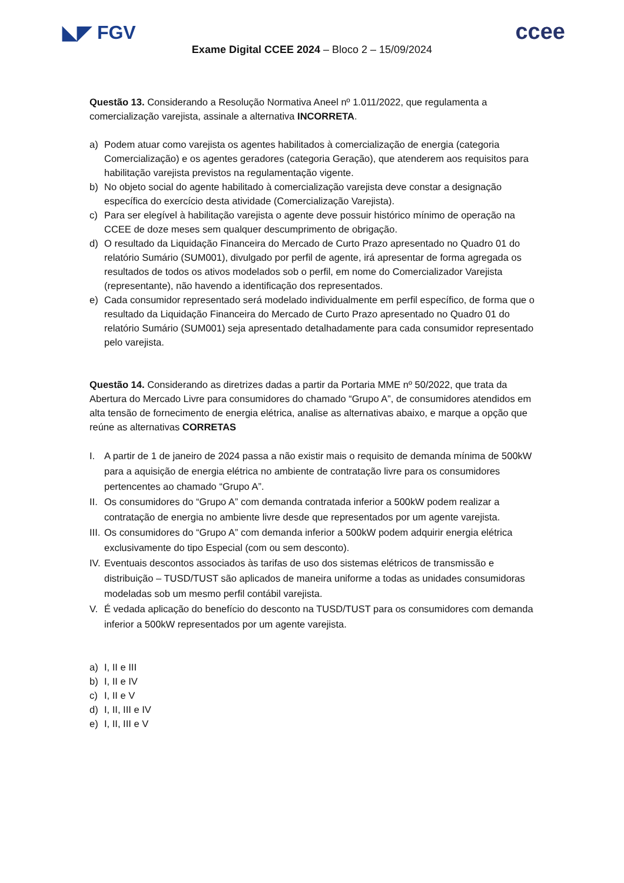◣◤ FGV
ccee
Exame Digital CCEE 2024 – Bloco 2 – 15/09/2024
Questão 13. Considerando a Resolução Normativa Aneel nº 1.011/2022, que regulamenta a comercialização varejista, assinale a alternativa INCORRETA.
a) Podem atuar como varejista os agentes habilitados à comercialização de energia (categoria Comercialização) e os agentes geradores (categoria Geração), que atenderem aos requisitos para habilitação varejista previstos na regulamentação vigente.
b) No objeto social do agente habilitado à comercialização varejista deve constar a designação específica do exercício desta atividade (Comercialização Varejista).
c) Para ser elegível à habilitação varejista o agente deve possuir histórico mínimo de operação na CCEE de doze meses sem qualquer descumprimento de obrigação.
d) O resultado da Liquidação Financeira do Mercado de Curto Prazo apresentado no Quadro 01 do relatório Sumário (SUM001), divulgado por perfil de agente, irá apresentar de forma agregada os resultados de todos os ativos modelados sob o perfil, em nome do Comercializador Varejista (representante), não havendo a identificação dos representados.
e) Cada consumidor representado será modelado individualmente em perfil específico, de forma que o resultado da Liquidação Financeira do Mercado de Curto Prazo apresentado no Quadro 01 do relatório Sumário (SUM001) seja apresentado detalhadamente para cada consumidor representado pelo varejista.
Questão 14. Considerando as diretrizes dadas a partir da Portaria MME nº 50/2022, que trata da Abertura do Mercado Livre para consumidores do chamado “Grupo A”, de consumidores atendidos em alta tensão de fornecimento de energia elétrica, analise as alternativas abaixo, e marque a opção que reúne as alternativas CORRETAS
I. A partir de 1 de janeiro de 2024 passa a não existir mais o requisito de demanda mínima de 500kW para a aquisição de energia elétrica no ambiente de contratação livre para os consumidores pertencentes ao chamado “Grupo A”.
II. Os consumidores do “Grupo A” com demanda contratada inferior a 500kW podem realizar a contratação de energia no ambiente livre desde que representados por um agente varejista.
III. Os consumidores do “Grupo A” com demanda inferior a 500kW podem adquirir energia elétrica exclusivamente do tipo Especial (com ou sem desconto).
IV. Eventuais descontos associados às tarifas de uso dos sistemas elétricos de transmissão e distribuição – TUSD/TUST são aplicados de maneira uniforme a todas as unidades consumidoras modeladas sob um mesmo perfil contábil varejista.
V. É vedada aplicação do benefício do desconto na TUSD/TUST para os consumidores com demanda inferior a 500kW representados por um agente varejista.
a) I, II e III
b) I, II e IV
c) I, II e V
d) I, II, III e IV
e) I, II, III e V